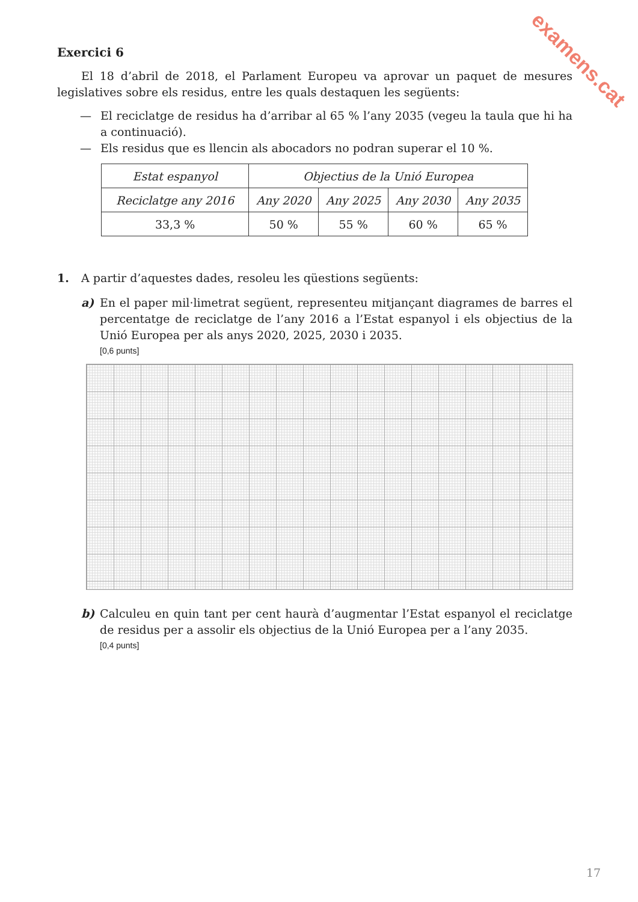examens.cat
Exercici 6
El 18 d’abril de 2018, el Parlament Europeu va aprovar un paquet de mesures legislatives sobre els residus, entre les quals destaquen les següents:
—
El reciclatge de residus ha d’arribar al 65 % l’any 2035 (vegeu la taula que hi ha a continuació).
—
Els residus que es llencin als abocadors no podran superar el 10 %.
| Estat espanyol | Objectius de la Unió Europea | | | |
| Reciclatge any 2016 | Any 2020 | Any 2025 | Any 2030 | Any 2035 |
| 33,3 % | 50 % | 55 % | 60 % | 65 % |
1.
A partir d’aquestes dades, resoleu les qüestions següents:
a)
En el paper mil·limetrat següent, representeu mitjançant diagrames de barres el percentatge de reciclatge de l’any 2016 a l’Estat espanyol i els objectius de la Unió Europea per als anys 2020, 2025, 2030 i 2035.
[0,6 punts]
b)
Calculeu en quin tant per cent haurà d’augmentar l’Estat espanyol el reciclatge de residus per a assolir els objectius de la Unió Europea per a l’any 2035.
[0,4 punts]
17